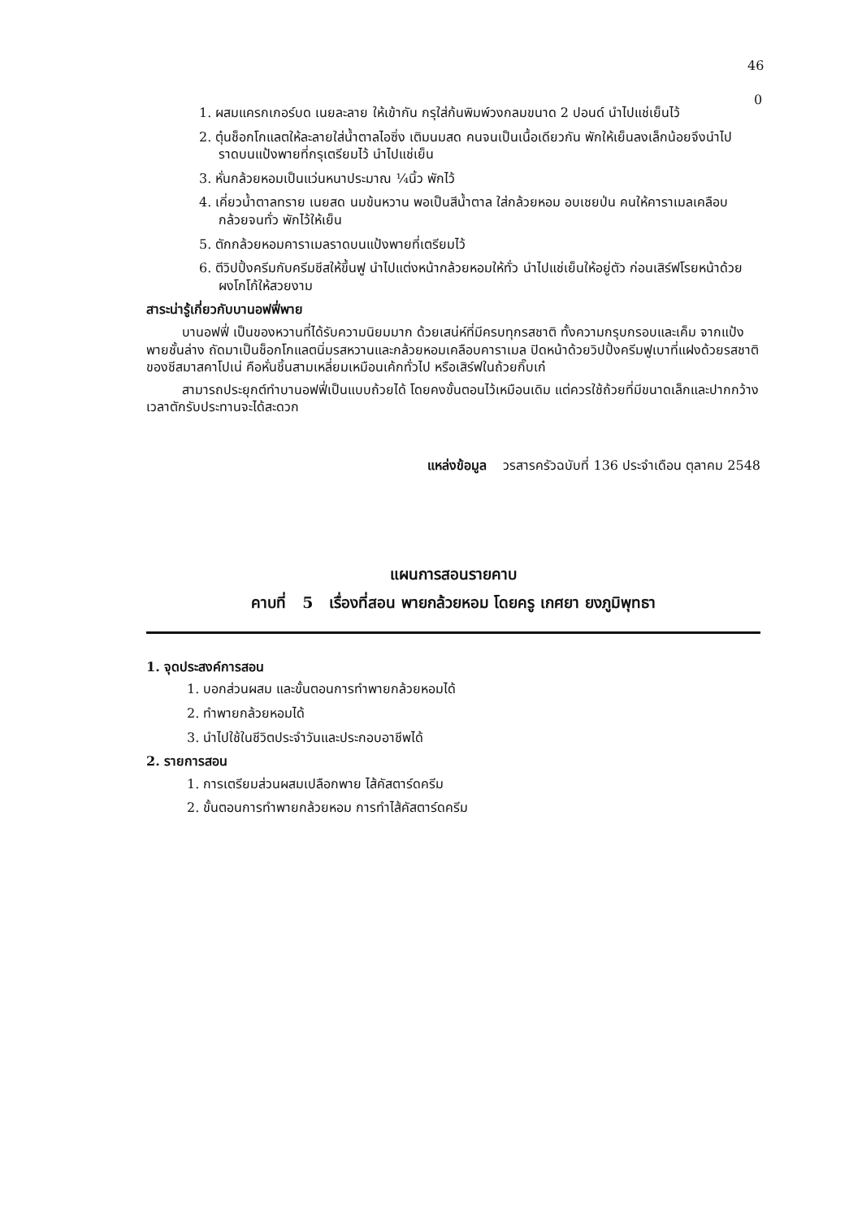46
0
1. ผสมแครกเกอร์บด เนยละลาย ให้เข้ากัน กรุใส่ก้นพิมพ์วงกลมขนาด 2 ปอนด์ นำไปแช่เย็นไว้
2. ตุ๋นช็อกโกแลตให้ละลายใส่น้ำตาลไอซิ่ง เติมนมสด คนจนเป็นเนื้อเดียวกัน พักให้เย็นลงเล็กน้อยจึงนำไปราดบนแป้งพายที่กรุเตรียมไว้ นำไปแช่เย็น
3. หั่นกล้วยหอมเป็นแว่นหนาประมาณ ¼นิ้ว พักไว้
4. เคี่ยวน้ำตาลทราย เนยสด นมข้นหวาน พอเป็นสีน้ำตาล ใส่กล้วยหอม อบเชยป่น คนให้คาราเมลเคลือบกล้วยจนทั่ว พักไว้ให้เย็น
5. ตักกล้วยหอมคาราเมลราดบนแป้งพายที่เตรียมไว้
6. ตีวิปปิ้งครีมกับครีมชีสให้ขึ้นฟู นำไปแต่งหน้ากล้วยหอมให้ทั่ว นำไปแช่เย็นให้อยู่ตัว ก่อนเสิร์ฟโรยหน้าด้วยผงโกโก้ให้สวยงาม
สาระน่ารู้เกี่ยวกับบานอฟฟี่พาย
บานอฟฟี่ เป็นของหวานที่ได้รับความนิยมมาก ด้วยเสน่ห์ที่มีครบทุกรสชาติ ทั้งความกรุบกรอบและเค็ม จากแป้งพายชั้นล่าง ถัดมาเป็นช็อกโกแลตนิ่มรสหวานและกล้วยหอมเคลือบคาราเมล ปิดหน้าด้วยวิปปิ้งครีมฟูเบาที่แฝงด้วยรสชาติของชีสมาสคาโปเน่ คือหั่นชิ้นสามเหลี่ยมเหมือนเค้กทั่วไป หรือเสิร์ฟในถ้วยกิ๊บเก๋
สามารถประยุกต์ทำบานอฟฟี่เป็นแบบถ้วยได้ โดยคงขั้นตอนไว้เหมือนเดิม แต่ควรใช้ถ้วยที่มีขนาดเล็กและปากกว้าง เวลาตักรับประทานจะได้สะดวก
แหล่งข้อมูล วรสารครัวฉบับที่ 136 ประจำเดือน ตุลาคม 2548
แผนการสอนรายคาบ
คาบที่ 5 เรื่องที่สอน พายกล้วยหอม โดยครู เกศยา ยงภูมิพุทธา
1. จุดประสงค์การสอน
1. บอกส่วนผสม และขั้นตอนการทำพายกล้วยหอมได้
2. ทำพายกล้วยหอมได้
3. นำไปใช้ในชีวิตประจำวันและประกอบอาชีพได้
2. รายการสอน
1. การเตรียมส่วนผสมเปลือกพาย ไส้คัสตาร์ดครีม
2. ขั้นตอนการทำพายกล้วยหอม การทำไส้คัสตาร์ดครีม